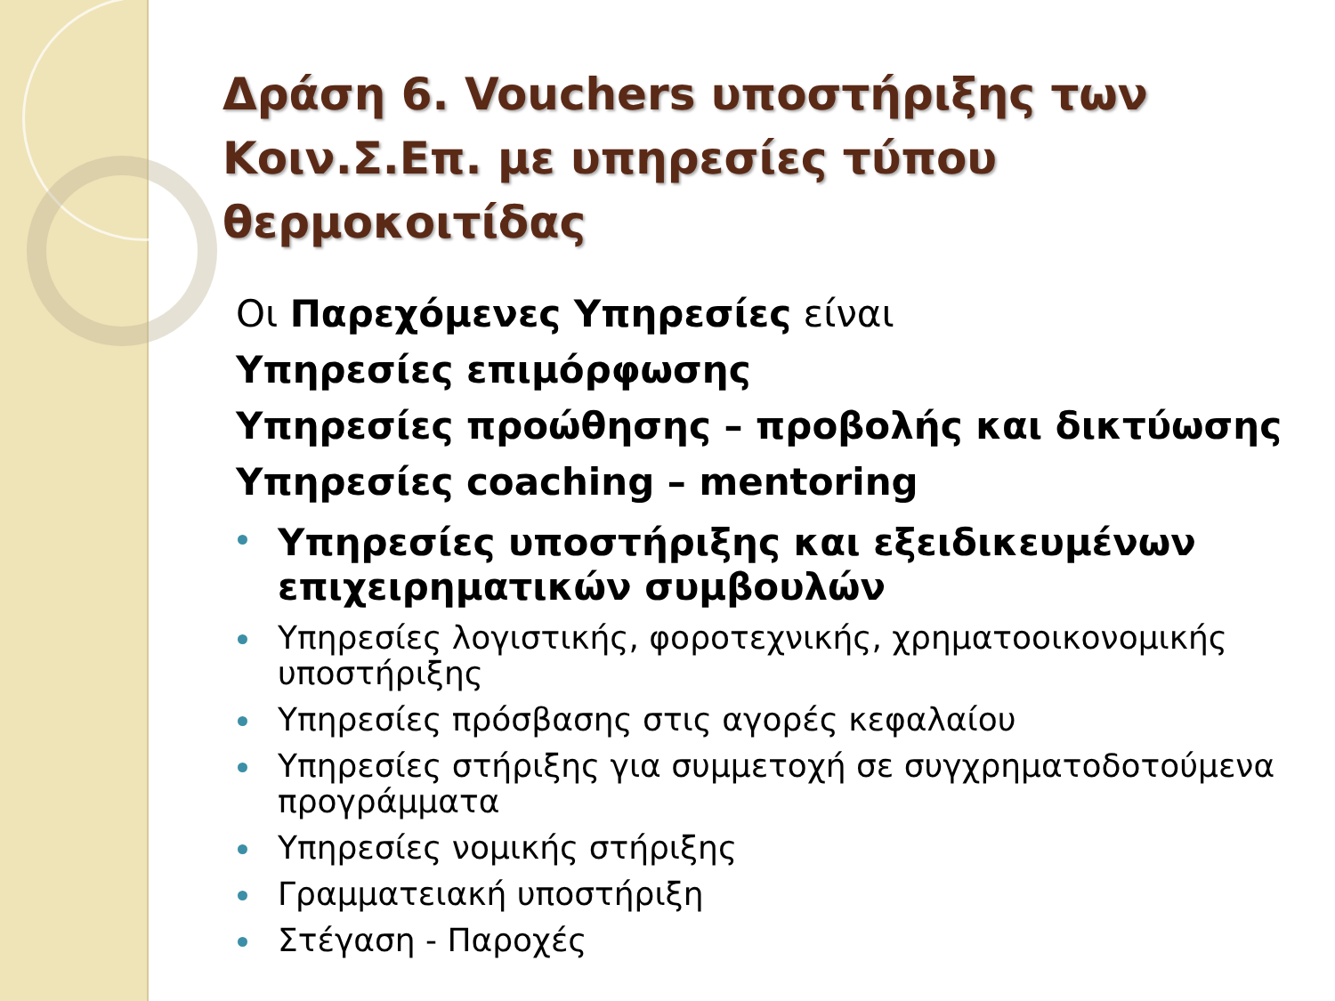Δράση 6. Vouchers υποστήριξης των Κοιν.Σ.Επ. με υπηρεσίες τύπου θερμοκοιτίδας
Οι Παρεχόμενες Υπηρεσίες είναι
Υπηρεσίες επιμόρφωσης
Υπηρεσίες προώθησης – προβολής και δικτύωσης
Υπηρεσίες coaching – mentoring
Υπηρεσίες υποστήριξης και εξειδικευμένων επιχειρηματικών συμβουλών
Υπηρεσίες λογιστικής, φοροτεχνικής, χρηματοοικονομικής υποστήριξης
Υπηρεσίες πρόσβασης στις αγορές κεφαλαίου
Υπηρεσίες στήριξης για συμμετοχή σε συγχρηματοδοτούμενα προγράμματα
Υπηρεσίες νομικής στήριξης
Γραμματειακή υποστήριξη
Στέγαση - Παροχές